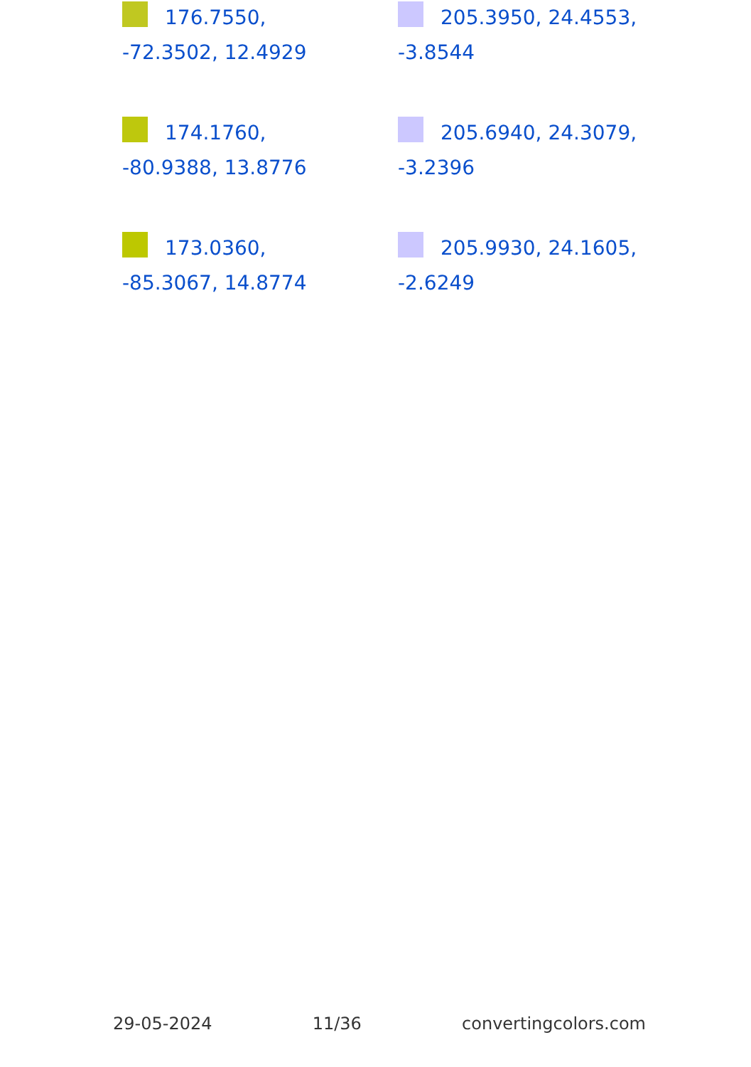176.7550, -72.3502, 12.4929
205.3950, 24.4553, -3.8544
174.1760, -80.9388, 13.8776
205.6940, 24.3079, -3.2396
173.0360, -85.3067, 14.8774
205.9930, 24.1605, -2.6249
29-05-2024 11/36 convertingcolors.com